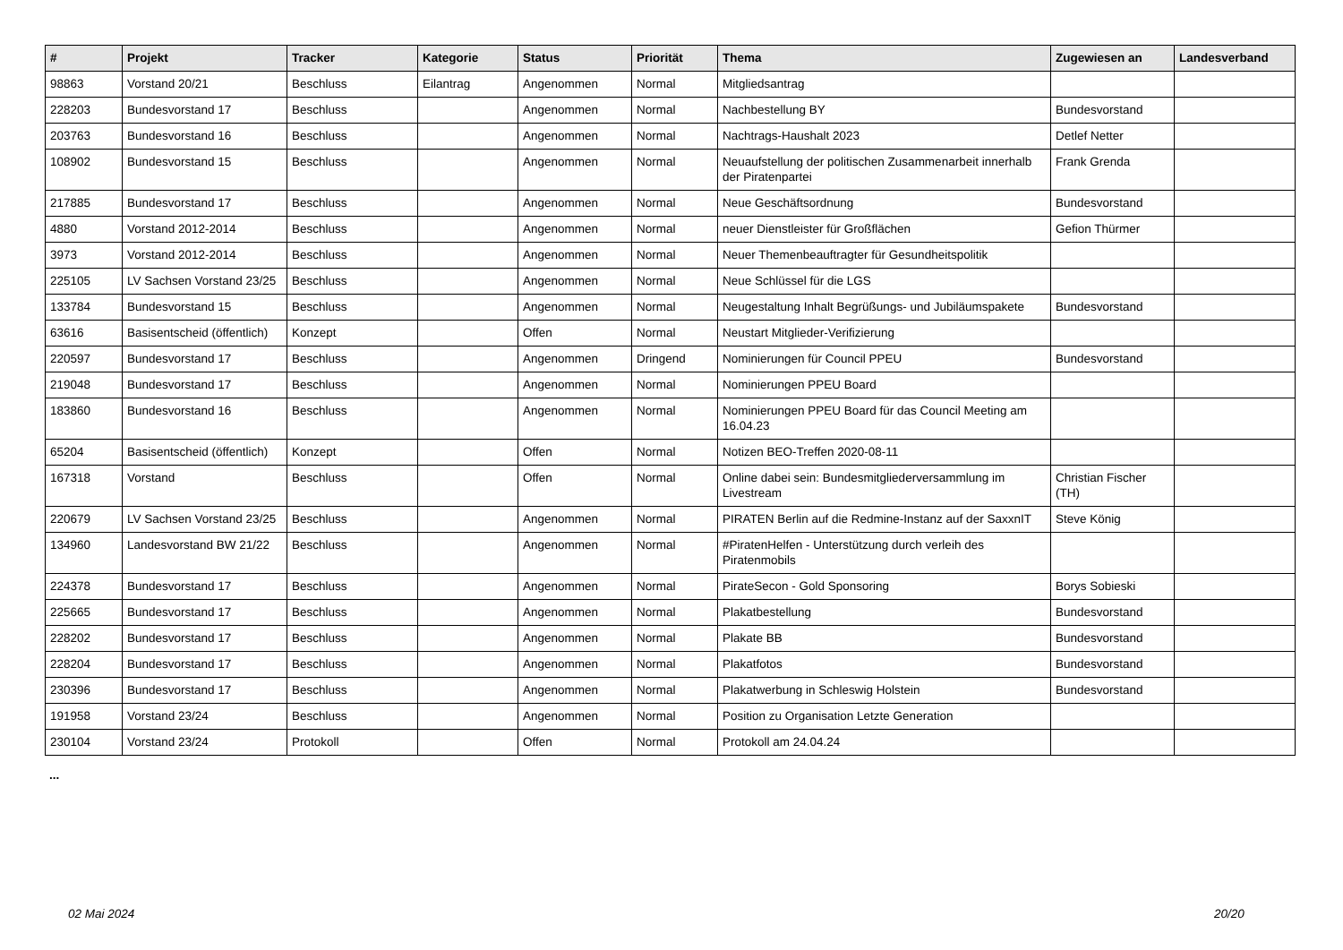| # | Projekt | Tracker | Kategorie | Status | Priorität | Thema | Zugewiesen an | Landesverband |
| --- | --- | --- | --- | --- | --- | --- | --- | --- |
| 98863 | Vorstand 20/21 | Beschluss | Eilantrag | Angenommen | Normal | Mitgliedsantrag | | |
| 228203 | Bundesvorstand 17 | Beschluss | | Angenommen | Normal | Nachbestellung BY | Bundesvorstand | |
| 203763 | Bundesvorstand 16 | Beschluss | | Angenommen | Normal | Nachtrags-Haushalt 2023 | Detlef Netter | |
| 108902 | Bundesvorstand 15 | Beschluss | | Angenommen | Normal | Neuaufstellung der politischen Zusammenarbeit innerhalb der Piratenpartei | Frank Grenda | |
| 217885 | Bundesvorstand 17 | Beschluss | | Angenommen | Normal | Neue Geschäftsordnung | Bundesvorstand | |
| 4880 | Vorstand 2012-2014 | Beschluss | | Angenommen | Normal | neuer Dienstleister für Großflächen | Gefion Thürmer | |
| 3973 | Vorstand 2012-2014 | Beschluss | | Angenommen | Normal | Neuer Themenbeauftragter für Gesundheitspolitik | | |
| 225105 | LV Sachsen Vorstand 23/25 | Beschluss | | Angenommen | Normal | Neue Schlüssel für die LGS | | |
| 133784 | Bundesvorstand 15 | Beschluss | | Angenommen | Normal | Neugestaltung Inhalt Begrüßungs- und Jubiläumspakete | Bundesvorstand | |
| 63616 | Basisentscheid (öffentlich) | Konzept | | Offen | Normal | Neustart Mitglieder-Verifizierung | | |
| 220597 | Bundesvorstand 17 | Beschluss | | Angenommen | Dringend | Nominierungen für Council PPEU | Bundesvorstand | |
| 219048 | Bundesvorstand 17 | Beschluss | | Angenommen | Normal | Nominierungen PPEU Board | | |
| 183860 | Bundesvorstand 16 | Beschluss | | Angenommen | Normal | Nominierungen PPEU Board für das Council Meeting am 16.04.23 | | |
| 65204 | Basisentscheid (öffentlich) | Konzept | | Offen | Normal | Notizen BEO-Treffen 2020-08-11 | | |
| 167318 | Vorstand | Beschluss | | Offen | Normal | Online dabei sein: Bundesmitgliederversammlung im Livestream | Christian Fischer (TH) | |
| 220679 | LV Sachsen Vorstand 23/25 | Beschluss | | Angenommen | Normal | PIRATEN Berlin auf die Redmine-Instanz auf der SaxxnIT | Steve König | |
| 134960 | Landesvorstand BW 21/22 | Beschluss | | Angenommen | Normal | #PiratenHelfen - Unterstützung durch verleih des Piratenmobils | | |
| 224378 | Bundesvorstand 17 | Beschluss | | Angenommen | Normal | PirateSecon - Gold Sponsoring | Borys Sobieski | |
| 225665 | Bundesvorstand 17 | Beschluss | | Angenommen | Normal | Plakatbestellung | Bundesvorstand | |
| 228202 | Bundesvorstand 17 | Beschluss | | Angenommen | Normal | Plakate BB | Bundesvorstand | |
| 228204 | Bundesvorstand 17 | Beschluss | | Angenommen | Normal | Plakatfotos | Bundesvorstand | |
| 230396 | Bundesvorstand 17 | Beschluss | | Angenommen | Normal | Plakatwerbung in Schleswig Holstein | Bundesvorstand | |
| 191958 | Vorstand 23/24 | Beschluss | | Angenommen | Normal | Position zu Organisation Letzte Generation | | |
| 230104 | Vorstand 23/24 | Protokoll | | Offen | Normal | Protokoll am 24.04.24 | | |
...
02 Mai 2024 20/20